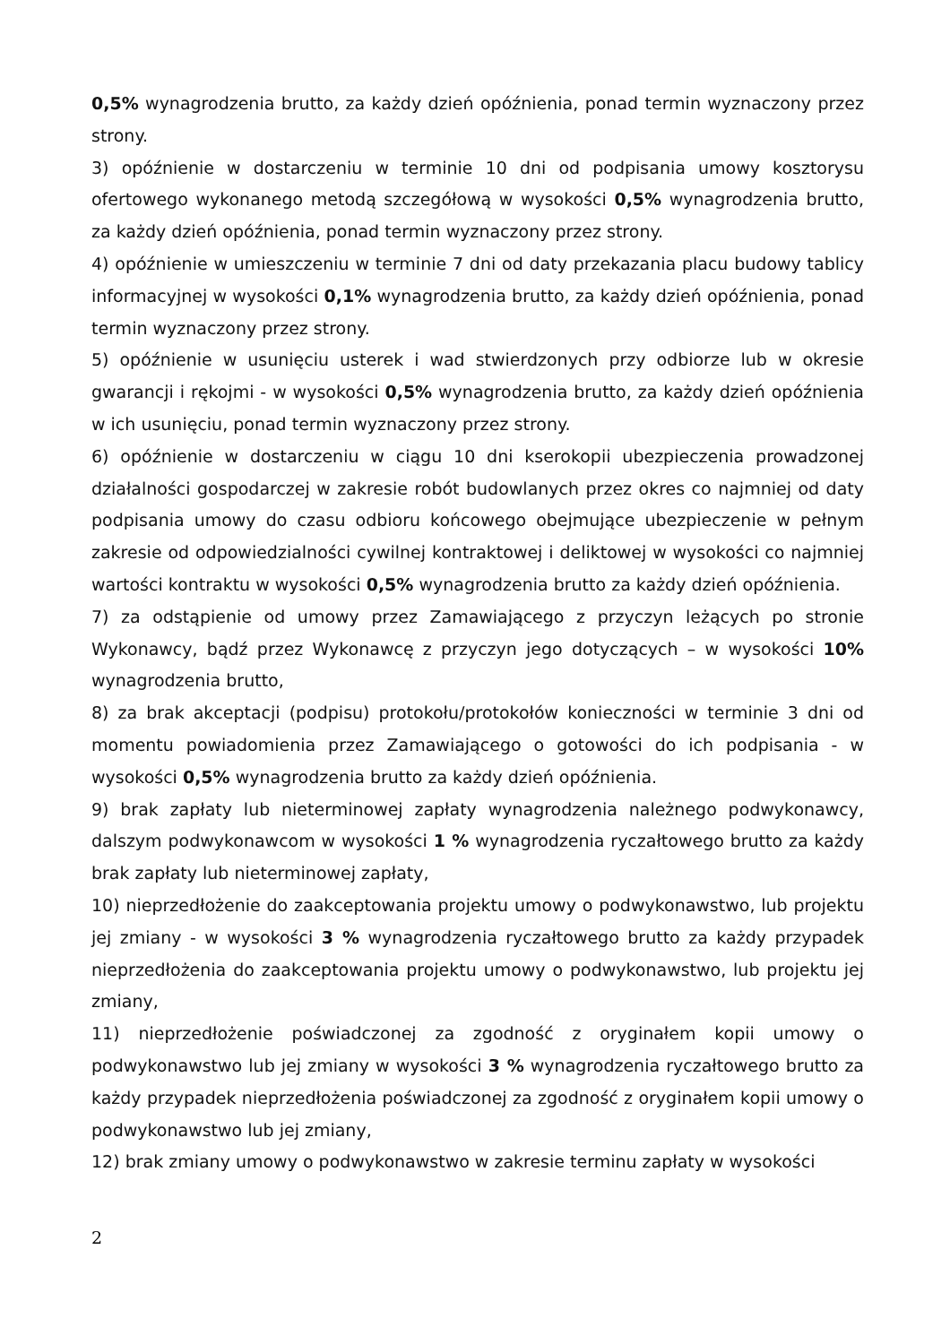0,5% wynagrodzenia brutto, za każdy dzień opóźnienia, ponad termin wyznaczony przez strony.
3) opóźnienie w dostarczeniu w terminie 10 dni od podpisania umowy kosztorysu ofertowego wykonanego metodą szczegółową w wysokości 0,5% wynagrodzenia brutto, za każdy dzień opóźnienia, ponad termin wyznaczony przez strony.
4) opóźnienie w umieszczeniu w terminie 7 dni od daty przekazania placu budowy tablicy informacyjnej w wysokości 0,1% wynagrodzenia brutto, za każdy dzień opóźnienia, ponad termin wyznaczony przez strony.
5) opóźnienie w usunięciu usterek i wad stwierdzonych przy odbiorze lub w okresie gwarancji i rękojmi - w wysokości 0,5% wynagrodzenia brutto, za każdy dzień opóźnienia w ich usunięciu, ponad termin wyznaczony przez strony.
6) opóźnienie w dostarczeniu w ciągu 10 dni kserokopii ubezpieczenia prowadzonej działalności gospodarczej w zakresie robót budowlanych przez okres co najmniej od daty podpisania umowy do czasu odbioru końcowego obejmujące ubezpieczenie w pełnym zakresie od odpowiedzialności cywilnej kontraktowej i deliktowej w wysokości co najmniej wartości kontraktu w wysokości 0,5% wynagrodzenia brutto za każdy dzień opóźnienia.
7) za odstąpienie od umowy przez Zamawiającego z przyczyn leżących po stronie Wykonawcy, bądź przez Wykonawcę z przyczyn jego dotyczących – w wysokości 10% wynagrodzenia brutto,
8) za brak akceptacji (podpisu) protokołu/protokołów konieczności w terminie 3 dni od momentu powiadomienia przez Zamawiającego o gotowości do ich podpisania - w wysokości 0,5% wynagrodzenia brutto za każdy dzień opóźnienia.
9) brak zapłaty lub nieterminowej zapłaty wynagrodzenia należnego podwykonawcy, dalszym podwykonawcom w wysokości 1 % wynagrodzenia ryczałtowego brutto za każdy brak zapłaty lub nieterminowej zapłaty,
10) nieprzedłożenie do zaakceptowania projektu umowy o podwykonawstwo, lub projektu jej zmiany - w wysokości 3 % wynagrodzenia ryczałtowego brutto za każdy przypadek nieprzedłożenia do zaakceptowania projektu umowy o podwykonawstwo, lub projektu jej zmiany,
11) nieprzedłożenie poświadczonej za zgodność z oryginałem kopii umowy o podwykonawstwo lub jej zmiany w wysokości 3 % wynagrodzenia ryczałtowego brutto za każdy przypadek nieprzedłożenia poświadczonej za zgodność z oryginałem kopii umowy o podwykonawstwo lub jej zmiany,
12) brak zmiany umowy o podwykonawstwo w zakresie terminu zapłaty w wysokości
2